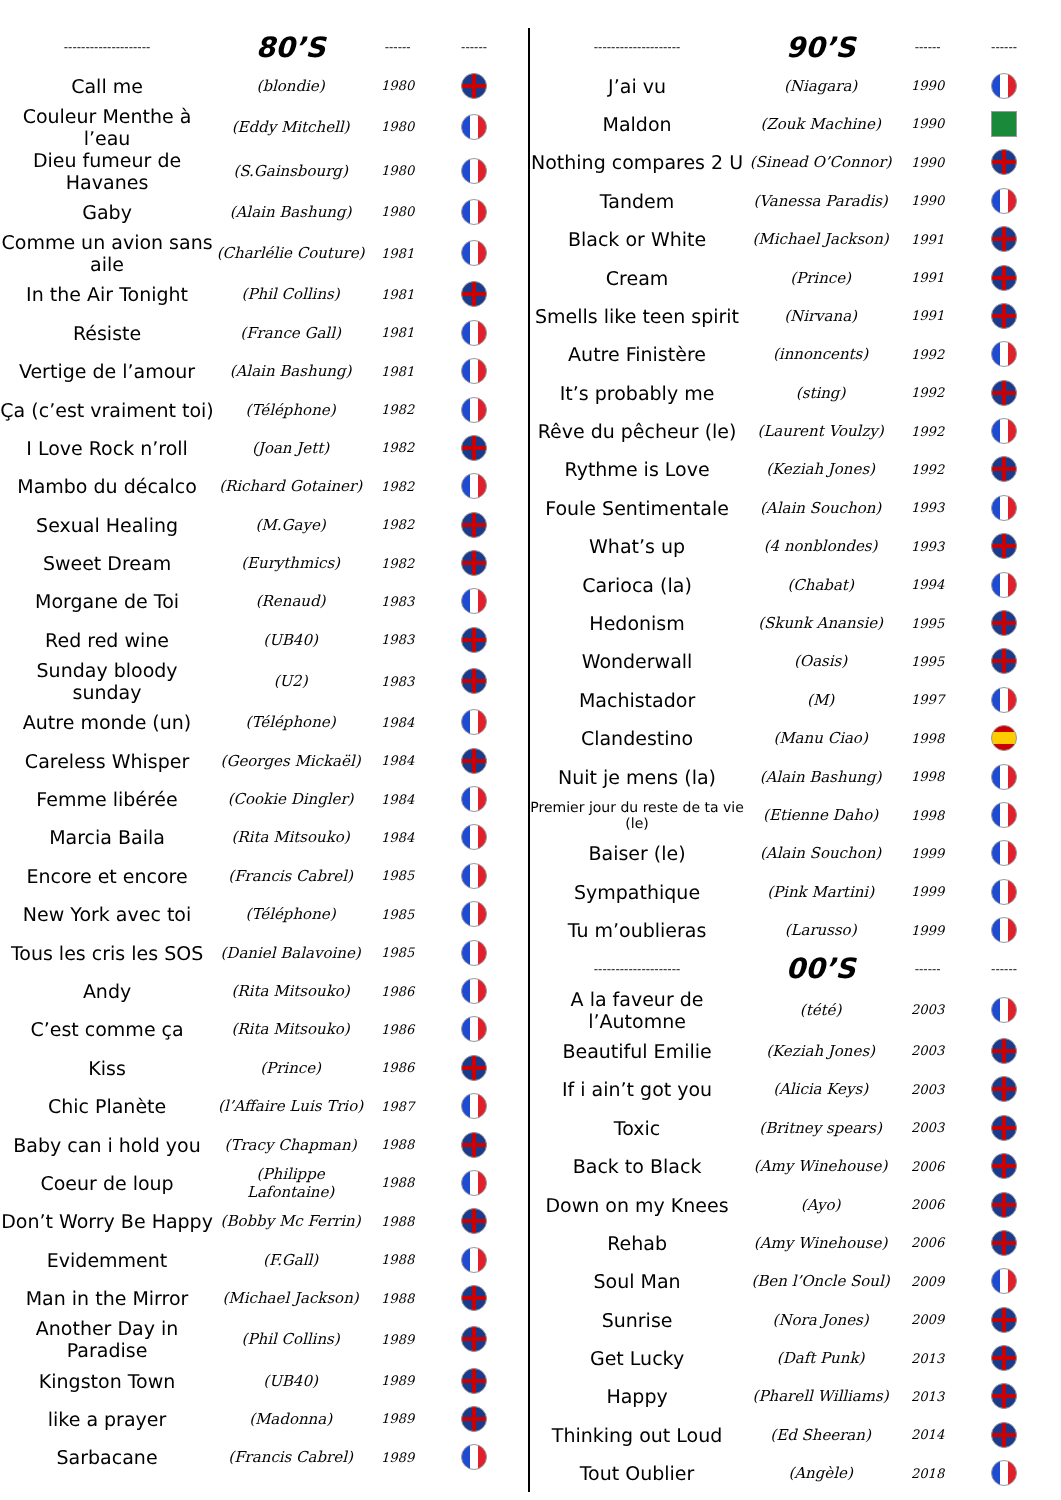| -------------------- | 80’S | ------ | ------ |
| --- | --- | --- | --- |
| Call me | (blondie) | 1980 | |
| Couleur Menthe à l’eau | (Eddy Mitchell) | 1980 | |
| Dieu fumeur de Havanes | (S.Gainsbourg) | 1980 | |
| Gaby | (Alain Bashung) | 1980 | |
| Comme un avion sans aile | (Charlélie Couture) | 1981 | |
| In the Air Tonight | (Phil Collins) | 1981 | |
| Résiste | (France Gall) | 1981 | |
| Vertige de l’amour | (Alain Bashung) | 1981 | |
| Ça (c’est vraiment toi) | (Téléphone) | 1982 | |
| I Love Rock n’roll | (Joan Jett) | 1982 | |
| Mambo du décalco | (Richard Gotainer) | 1982 | |
| Sexual Healing | (M.Gaye) | 1982 | |
| Sweet Dream | (Eurythmics) | 1982 | |
| Morgane de Toi | (Renaud) | 1983 | |
| Red red wine | (UB40) | 1983 | |
| Sunday bloody sunday | (U2) | 1983 | |
| Autre monde (un) | (Téléphone) | 1984 | |
| Careless Whisper | (Georges Mickaël) | 1984 | |
| Femme libérée | (Cookie Dingler) | 1984 | |
| Marcia Baila | (Rita Mitsouko) | 1984 | |
| Encore et encore | (Francis Cabrel) | 1985 | |
| New York avec toi | (Téléphone) | 1985 | |
| Tous les cris les SOS | (Daniel Balavoine) | 1985 | |
| Andy | (Rita Mitsouko) | 1986 | |
| C’est comme ça | (Rita Mitsouko) | 1986 | |
| Kiss | (Prince) | 1986 | |
| Chic Planète | (l’Affaire Luis Trio) | 1987 | |
| Baby can i hold you | (Tracy Chapman) | 1988 | |
| Coeur de loup | (Philippe Lafontaine) | 1988 | |
| Don’t Worry Be Happy | (Bobby Mc Ferrin) | 1988 | |
| Evidemment | (F.Gall) | 1988 | |
| Man in the Mirror | (Michael Jackson) | 1988 | |
| Another Day in Paradise | (Phil Collins) | 1989 | |
| Kingston Town | (UB40) | 1989 | |
| like a prayer | (Madonna) | 1989 | |
| Sarbacane | (Francis Cabrel) | 1989 | |
| -------------------- | 90’S | ------ | ------ |
| --- | --- | --- | --- |
| J’ai vu | (Niagara) | 1990 | |
| Maldon | (Zouk Machine) | 1990 | |
| Nothing compares 2 U | (Sinead O’Connor) | 1990 | |
| Tandem | (Vanessa Paradis) | 1990 | |
| Black or White | (Michael Jackson) | 1991 | |
| Cream | (Prince) | 1991 | |
| Smells like teen spirit | (Nirvana) | 1991 | |
| Autre Finistère | (innoncents) | 1992 | |
| It’s probably me | (sting) | 1992 | |
| Rêve du pêcheur (le) | (Laurent Voulzy) | 1992 | |
| Rythme is Love | (Keziah Jones) | 1992 | |
| Foule Sentimentale | (Alain Souchon) | 1993 | |
| What’s up | (4 nonblondes) | 1993 | |
| Carioca (la) | (Chabat) | 1994 | |
| Hedonism | (Skunk Anansie) | 1995 | |
| Wonderwall | (Oasis) | 1995 | |
| Machistador | (M) | 1997 | |
| Clandestino | (Manu Ciao) | 1998 | |
| Nuit je mens (la) | (Alain Bashung) | 1998 | |
| Premier jour du reste de ta vie (le) | (Etienne Daho) | 1998 | |
| Baiser (le) | (Alain Souchon) | 1999 | |
| Sympathique | (Pink Martini) | 1999 | |
| Tu m’oublieras | (Larusso) | 1999 | |
| -------------------- | 00’S | ------ | ------ |
| A la faveur de l’Automne | (tété) | 2003 | |
| Beautiful Emilie | (Keziah Jones) | 2003 | |
| If i ain’t got you | (Alicia Keys) | 2003 | |
| Toxic | (Britney spears) | 2003 | |
| Back to Black | (Amy Winehouse) | 2006 | |
| Down on my Knees | (Ayo) | 2006 | |
| Rehab | (Amy Winehouse) | 2006 | |
| Soul Man | (Ben l’Oncle Soul) | 2009 | |
| Sunrise | (Nora Jones) | 2009 | |
| Get Lucky | (Daft Punk) | 2013 | |
| Happy | (Pharell Williams) | 2013 | |
| Thinking out Loud | (Ed Sheeran) | 2014 | |
| Tout Oublier | (Angèle) | 2018 | |